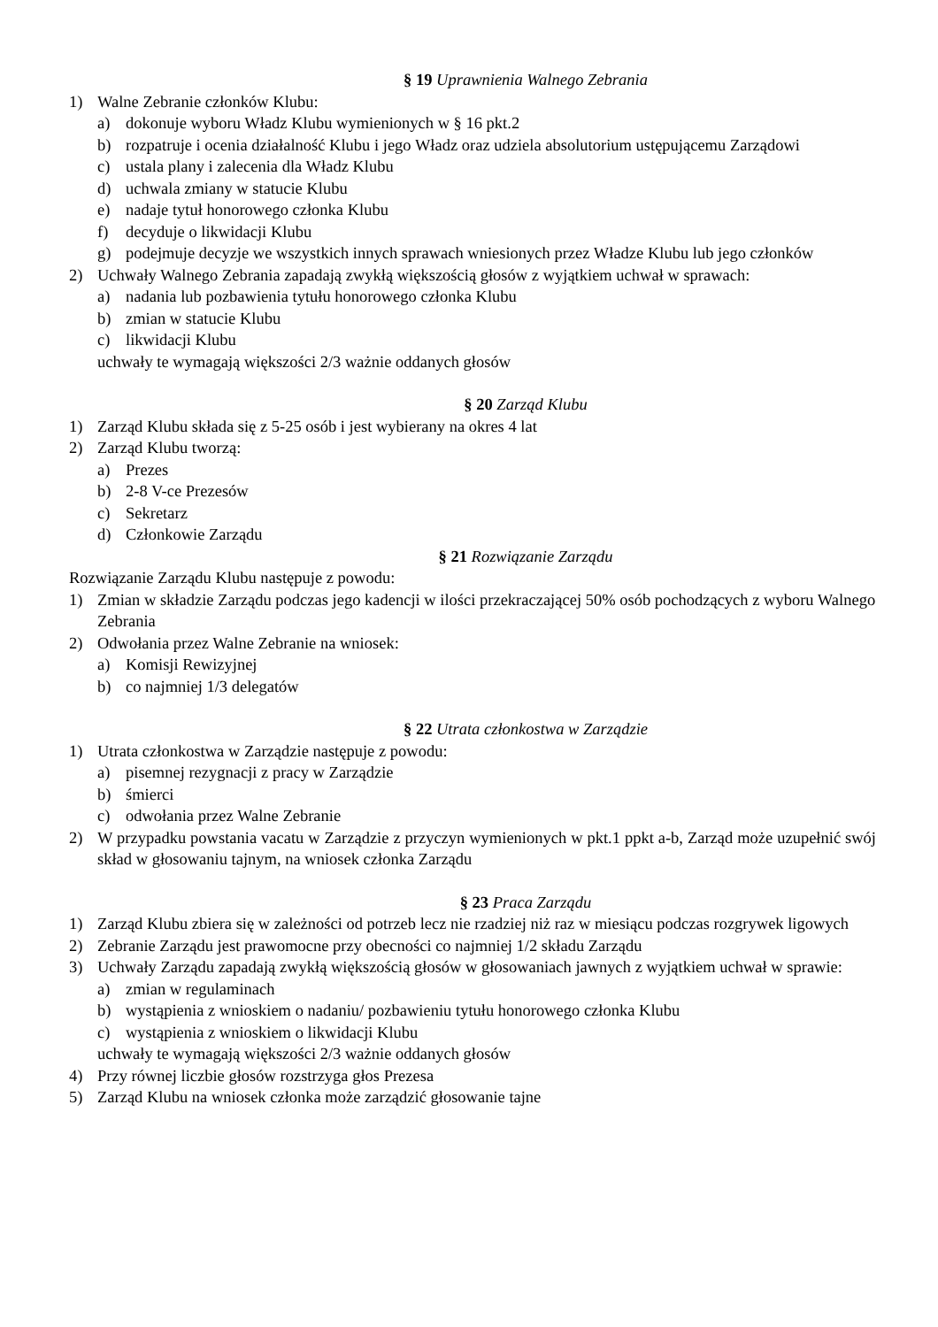§ 19 Uprawnienia Walnego Zebrania
1) Walne Zebranie członków Klubu:
a) dokonuje wyboru Władz Klubu wymienionych w § 16 pkt.2
b) rozpatruje i ocenia działalność Klubu i jego Władz oraz udziela absolutorium ustępującemu Zarządowi
c) ustala plany i zalecenia dla Władz Klubu
d) uchwala zmiany w statucie Klubu
e) nadaje tytuł honorowego członka Klubu
f) decyduje o likwidacji Klubu
g) podejmuje decyzje we wszystkich innych sprawach wniesionych przez Władze Klubu lub jego członków
2) Uchwały Walnego Zebrania zapadają zwykłą większością głosów z wyjątkiem uchwał w sprawach:
a) nadania lub pozbawienia tytułu honorowego członka Klubu
b) zmian w statucie Klubu
c) likwidacji Klubu
uchwały te wymagają większości 2/3 ważnie oddanych głosów
§ 20 Zarząd Klubu
1) Zarząd Klubu składa się z 5-25 osób i jest wybierany na okres 4 lat
2) Zarząd Klubu tworzą:
a) Prezes
b) 2-8 V-ce Prezesów
c) Sekretarz
d) Członkowie Zarządu
§ 21 Rozwiązanie Zarządu
Rozwiązanie Zarządu Klubu następuje z powodu:
1) Zmian w składzie Zarządu podczas jego kadencji w ilości przekraczającej 50% osób pochodzących z wyboru Walnego Zebrania
2) Odwołania przez Walne Zebranie na wniosek:
a) Komisji Rewizyjnej
b) co najmniej 1/3 delegatów
§ 22 Utrata członkostwa w Zarządzie
1) Utrata członkostwa w Zarządzie następuje z powodu:
a) pisemnej rezygnacji z pracy w Zarządzie
b) śmierci
c) odwołania przez Walne Zebranie
2) W przypadku powstania vacatu w Zarządzie z przyczyn wymienionych w pkt.1 ppkt a-b, Zarząd może uzupełnić swój skład w głosowaniu tajnym, na wniosek członka Zarządu
§ 23 Praca Zarządu
1) Zarząd Klubu zbiera się w zależności od potrzeb lecz nie rzadziej niż raz w miesiącu podczas rozgrywek ligowych
2) Zebranie Zarządu jest prawomocne przy obecności co najmniej 1/2 składu Zarządu
3) Uchwały Zarządu zapadają zwykłą większością głosów w głosowaniach jawnych z wyjątkiem uchwał w sprawie:
a) zmian w regulaminach
b) wystąpienia z wnioskiem o nadaniu/ pozbawieniu tytułu honorowego członka Klubu
c) wystąpienia z wnioskiem o likwidacji Klubu
uchwały te wymagają większości 2/3 ważnie oddanych głosów
4) Przy równej liczbie głosów rozstrzyga głos Prezesa
5) Zarząd Klubu na wniosek członka może zarządzić głosowanie tajne